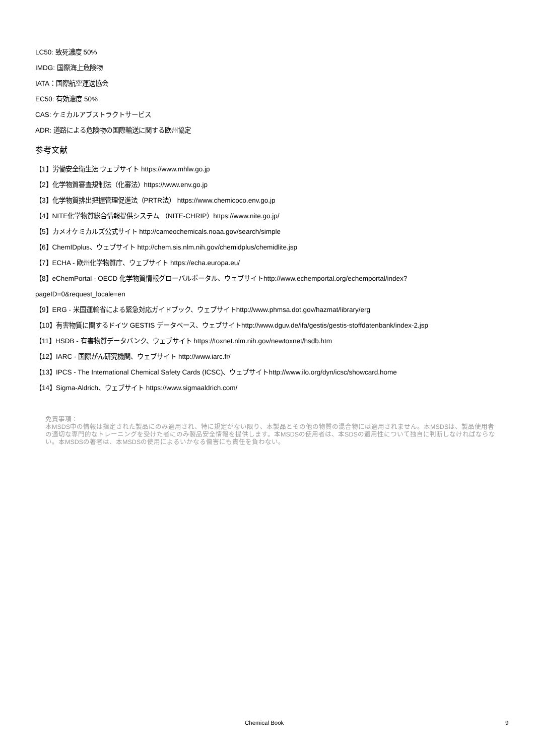LC50: 致死濃度 50%
IMDG: 国際海上危険物
IATA：国際航空運送協会
EC50: 有効濃度 50%
CAS: ケミカルアブストラクトサービス
ADR: 道路による危険物の国際輸送に関する欧州協定
参考文献
【1】労働安全衛生法 ウェブサイト https://www.mhlw.go.jp
【2】化学物質審査規制法（化審法）https://www.env.go.jp
【3】化学物質排出把握管理促進法（PRTR法） https://www.chemicoco.env.go.jp
【4】NITE化学物質総合情報提供システム （NITE-CHRIP）https://www.nite.go.jp/
【5】カメオケミカルズ公式サイト http://cameochemicals.noaa.gov/search/simple
【6】ChemIDplus、ウェブサイト http://chem.sis.nlm.nih.gov/chemidplus/chemidlite.jsp
【7】ECHA - 欧州化学物質庁、ウェブサイト https://echa.europa.eu/
【8】eChemPortal - OECD 化学物質情報グローバルポータル、ウェブサイトhttp://www.echemportal.org/echemportal/index?
pageID=0&request_locale=en
【9】ERG - 米国運輸省による緊急対応ガイドブック、ウェブサイトhttp://www.phmsa.dot.gov/hazmat/library/erg
【10】有害物質に関するドイツ GESTIS データベース、ウェブサイトhttp://www.dguv.de/ifa/gestis/gestis-stoffdatenbank/index-2.jsp
【11】HSDB - 有害物質データバンク、ウェブサイト https://toxnet.nlm.nih.gov/newtoxnet/hsdb.htm
【12】IARC - 国際がん研究機関、ウェブサイト http://www.iarc.fr/
【13】IPCS - The International Chemical Safety Cards (ICSC)、ウェブサイトhttp://www.ilo.org/dyn/icsc/showcard.home
【14】Sigma-Aldrich、ウェブサイト https://www.sigmaaldrich.com/
免責事項：
本MSDS中の情報は指定された製品にのみ適用され、特に規定がない限り、本製品とその他の物質の混合物には適用されません。本MSDSは、製品使用者の適切な専門的なトレーニングを受けた者にのみ製品安全情報を提供します。本MSDSの使用者は、本SDSの適用性について独自に判断しなければならない。本MSDSの著者は、本MSDSの使用によるいかなる傷害にも責任を負わない。
Chemical Book 9